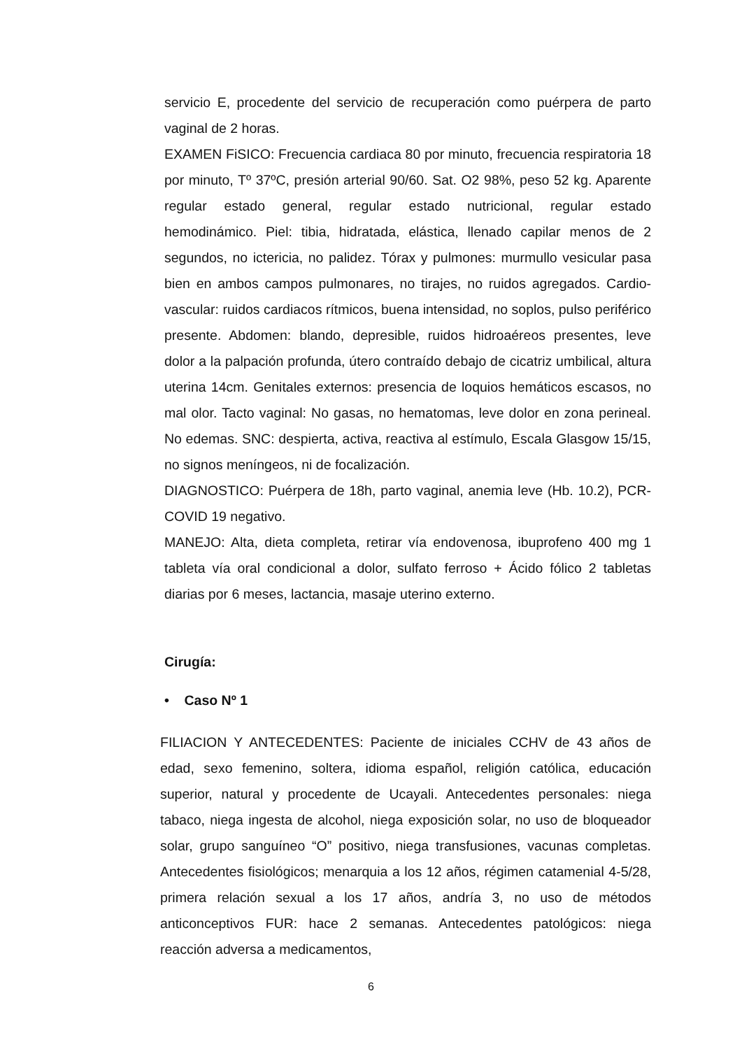servicio E, procedente del servicio de recuperación como puérpera de parto vaginal de 2 horas.
EXAMEN FiSICO: Frecuencia cardiaca 80 por minuto, frecuencia respiratoria 18 por minuto, Tº 37ºC, presión arterial 90/60. Sat. O2 98%, peso 52 kg. Aparente regular estado general, regular estado nutricional, regular estado hemodinámico. Piel: tibia, hidratada, elástica, llenado capilar menos de 2 segundos, no ictericia, no palidez. Tórax y pulmones: murmullo vesicular pasa bien en ambos campos pulmonares, no tirajes, no ruidos agregados. Cardio-vascular: ruidos cardiacos rítmicos, buena intensidad, no soplos, pulso periférico presente. Abdomen: blando, depresible, ruidos hidroaéreos presentes, leve dolor a la palpación profunda, útero contraído debajo de cicatriz umbilical, altura uterina 14cm. Genitales externos: presencia de loquios hemáticos escasos, no mal olor. Tacto vaginal: No gasas, no hematomas, leve dolor en zona perineal. No edemas. SNC: despierta, activa, reactiva al estímulo, Escala Glasgow 15/15, no signos meníngeos, ni de focalización.
DIAGNOSTICO: Puérpera de 18h, parto vaginal, anemia leve (Hb. 10.2), PCR- COVID 19 negativo.
MANEJO: Alta, dieta completa, retirar vía endovenosa, ibuprofeno 400 mg 1 tableta vía oral condicional a dolor, sulfato ferroso + Ácido fólico 2 tabletas diarias por 6 meses, lactancia, masaje uterino externo.
Cirugía:
• Caso Nº 1
FILIACION Y ANTECEDENTES: Paciente de iniciales CCHV de 43 años de edad, sexo femenino, soltera, idioma español, religión católica, educación superior, natural y procedente de Ucayali. Antecedentes personales: niega tabaco, niega ingesta de alcohol, niega exposición solar, no uso de bloqueador solar, grupo sanguíneo “O” positivo, niega transfusiones, vacunas completas. Antecedentes fisiológicos; menarquia a los 12 años, régimen catamenial 4-5/28, primera relación sexual a los 17 años, andría 3, no uso de métodos anticonceptivos FUR: hace 2 semanas. Antecedentes patológicos: niega reacción adversa a medicamentos,
6